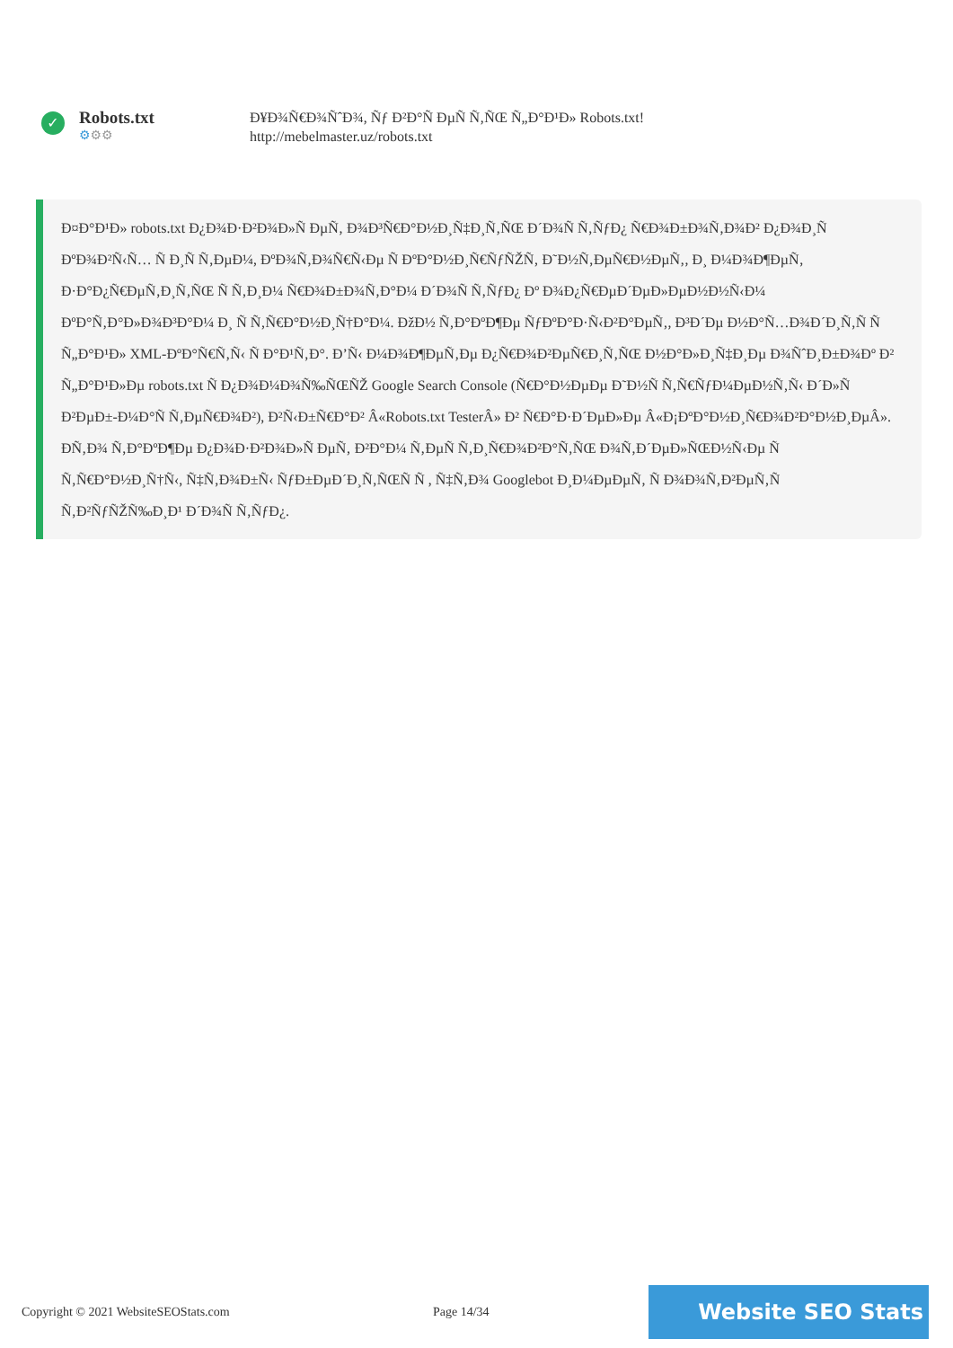✓
Robots.txt
⚙⚙⚙
Ð¥Ð¾Ñ€Ð¾ÑˆÐ¾, Ñƒ Ð²Ð°Ñ ÐµÑ Ñ‚ÑŒ Ñ„Ð°Ð¹Ð» Robots.txt!
http://mebelmaster.uz/robots.txt
Ð¤Ð°Ð¹Ð» robots.txt Ð¿Ð¾Ð·Ð²Ð¾Ð»Ñ ÐµÑ‚ Ð¾Ð³Ñ€Ð°Ð½Ð¸Ñ‡Ð¸Ñ‚ÑŒ Ð´Ð¾Ñ Ñ‚ÑƒÐ¿ Ñ€Ð¾Ð±Ð¾Ñ‚Ð¾Ð² Ð¿Ð¾Ð¸Ñ ÐºÐ¾Ð²Ñ‹Ñ… Ñ Ð¸Ñ Ñ‚ÐµÐ¼, ÐºÐ¾Ñ‚Ð¾Ñ€Ñ‹Ðµ Ñ ÐºÐ°Ð½Ð¸Ñ€ÑƒÑŽÑ‚ Ð˜Ð½Ñ‚ÐµÑ€Ð½ÐµÑ‚, Ð¸ Ð¼Ð¾Ð¶ÐµÑ‚ Ð·Ð°Ð¿Ñ€ÐµÑ‚Ð¸Ñ‚ÑŒ Ñ Ñ‚Ð¸Ð¼ Ñ€Ð¾Ð±Ð¾Ñ‚Ð°Ð¼ Ð´Ð¾Ñ Ñ‚ÑƒÐ¿ Ðº Ð¾Ð¿Ñ€ÐµÐ´ÐµÐ»ÐµÐ½Ð½Ñ‹Ð¼ ÐºÐ°Ñ‚Ð°Ð»Ð¾Ð³Ð°Ð¼ Ð¸ Ñ Ñ‚Ñ€Ð°Ð½Ð¸Ñ†Ð°Ð¼. ÐžÐ½ Ñ‚Ð°ÐºÐ¶Ðµ ÑƒÐºÐ°Ð·Ñ‹Ð²Ð°ÐµÑ‚, Ð³Ð´Ðµ Ð½Ð°Ñ…Ð¾Ð´Ð¸Ñ‚Ñ Ñ Ñ„Ð°Ð¹Ð» XML-ÐºÐ°Ñ€Ñ‚Ñ‹ Ñ Ð°Ð¹Ñ‚Ð°. Ð’Ñ‹ Ð¼Ð¾Ð¶ÐµÑ‚Ðµ Ð¿Ñ€Ð¾Ð²ÐµÑ€Ð¸Ñ‚ÑŒ Ð½Ð°Ð»Ð¸Ñ‡Ð¸Ðµ Ð¾ÑˆÐ¸Ð±Ð¾Ðº Ð² Ñ„Ð°Ð¹Ð»Ðµ robots.txt Ñ Ð¿Ð¾Ð¼Ð¾Ñ‰ÑŒÑŽ Google Search Console (Ñ€Ð°Ð½ÐµÐµ Ð˜Ð½Ñ Ñ‚Ñ€ÑƒÐ¼ÐµÐ½Ñ‚Ñ‹ Ð´Ð»Ñ Ð²ÐµÐ±-Ð¼Ð°Ñ Ñ‚ÐµÑ€Ð¾Ð²), Ð²Ñ‹Ð±Ñ€Ð°Ð² Â«Robots.txt TesterÂ» Ð² Ñ€Ð°Ð·Ð´ÐµÐ»Ðµ Â«Ð¡ÐºÐ°Ð½Ð¸Ñ€Ð¾Ð²Ð°Ð½Ð¸ÐµÂ». Ð­Ñ‚Ð¾ Ñ‚Ð°ÐºÐ¶Ðµ Ð¿Ð¾Ð·Ð²Ð¾Ð»Ñ ÐµÑ‚ Ð²Ð°Ð¼ Ñ‚ÐµÑ Ñ‚Ð¸Ñ€Ð¾Ð²Ð°Ñ‚ÑŒ Ð¾Ñ‚Ð´ÐµÐ»ÑŒÐ½Ñ‹Ðµ Ñ Ñ‚Ñ€Ð°Ð½Ð¸Ñ†Ñ‹, Ñ‡Ñ‚Ð¾Ð±Ñ‹ ÑƒÐ±ÐµÐ´Ð¸Ñ‚ÑŒÑ Ñ , Ñ‡Ñ‚Ð¾ Googlebot Ð¸Ð¼ÐµÐµÑ‚ Ñ Ð¾Ð¾Ñ‚Ð²ÐµÑ‚Ñ Ñ‚Ð²ÑƒÑŽÑ‰Ð¸Ð¹ Ð´Ð¾Ñ Ñ‚ÑƒÐ¿.
Copyright © 2021 WebsiteSEOStats.com Page 14/34
Website SEO Stats